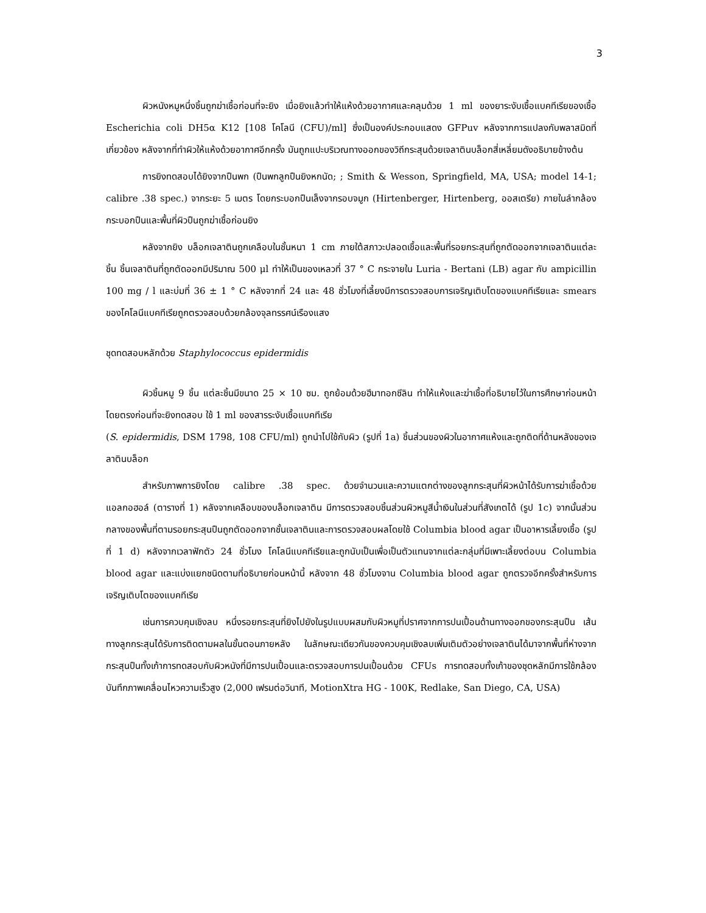3
ผิวหนังหมูหนึ่งชิ้นถูกฆ่าเชื้อก่อนที่จะยิง เมื่อยิงแล้วทำให้แห้งด้วยอากาศและคลุมด้วย 1 ml ของยาระงับเชื้อแบคทีเรียของเชื้อ Escherichia coli DH5α K12 [108 โคโลนี (CFU)/ml] ซึ่งเป็นองค์ประกอบแสดง GFPuv หลังจากการแปลงกับพลาสมิดที่เกี่ยวข้อง หลังจากที่ทำผิวให้แห้งด้วยอากาศอีกครั้ง มันถูกแปะบริเวณทางออกของวิถีกระสุนด้วยเจลาตินบล็อกสี่เหลี่ยมดังอธิบายข้างต้น
การยิงทดสอบได้ยิงจากปืนพก (ปืนพกลูกปืนยิงหกนัด; ; Smith & Wesson, Springfield, MA, USA; model 14-1; calibre .38 spec.) จากระยะ 5 เมตร โดยกระบอกปืนเล็งจากรอบจมูก (Hirtenberger, Hirtenberg, ออสเตรีย) ภายในลำกล้อง กระบอกปืนและพื้นที่ผิวปืนถูกฆ่าเชื้อก่อนยิง
หลังจากยิง บล็อกเจลาตินถูกเคลือบในชั้นหนา 1 cm ภายใต้สภาวะปลอดเชื้อและพื้นที่รอยกระสุนที่ถูกตัดออกจากเจลาตินแต่ละชิ้น ชิ้นเจลาตินที่ถูกตัดออกมีปริมาณ 500 μl ทำให้เป็นของเหลวที่ 37 ° C กระจายใน Luria - Bertani (LB) agar กับ ampicillin 100 mg / l และบ่มที่ 36 ± 1 ° C หลังจากที่ 24 และ 48 ชั่วโมงที่เลี้ยงมีการตรวจสอบการเจริญเติบโตของแบคทีเรียและ smears ของโคโลนีแบคทีเรียถูกตรวจสอบด้วยกล้องจุลทรรศน์เรืองแสง
ชุดทดสอบหลักด้วย Staphylococcus epidermidis
ผิวชิ้นหมู 9 ชิ้น แต่ละชิ้นมีขนาด 25 × 10 ซม. ถูกย้อมด้วยฮีมาทอกซีลิน ทำให้แห้งและฆ่าเชื้อที่อธิบายไว้ในการศึกษาก่อนหน้า โดยตรงก่อนที่จะยิงทดสอบ ใช้ 1 ml ของสารระงับเชื้อแบคทีเรีย
(S. epidermidis, DSM 1798, 108 CFU/ml) ถูกนำไปใช้กับผิว (รูปที่ 1a) ชิ้นส่วนของผิวในอากาศแห้งและถูกติดที่ด้านหลังของเจลาตินบล็อก
สำหรับภาพการยิงโดย calibre .38 spec. ด้วยจำนวนและความแตกต่างของลูกกระสุนที่ผิวหน้าได้รับการฆ่าเชื้อด้วยแอลกอฮอล์ (ตารางที่ 1) หลังจากเคลือบของบล็อกเจลาติน มีการตรวจสอบชิ้นส่วนผิวหมูสีน้ำเงินในส่วนที่สังเกตได้ (รูป 1c) จากนั้นส่วนกลางของพื้นที่ตามรอยกระสุนปืนถูกตัดออกจากชั้นเจลาตินและการตรวจสอบผลโดยใช้ Columbia blood agar เป็นอาหารเลี้ยงเชื้อ (รูปที่ 1 d) หลังจากเวลาฟักตัว 24 ชั่วโมง โคโลนีแบคทีเรียและถูกนับเป็นเพื่อเป็นตัวแทนจากแต่ละกลุ่มที่มีเพาะเลี้ยงต่อบน Columbia blood agar และแบ่งแยกชนิดตามที่อธิบายก่อนหน้านี้ หลังจาก 48 ชั่วโมงจาน Columbia blood agar ถูกตรวจอีกครั้งสำหรับการเจริญเติบโตของแบคทีเรีย
เช่นการควบคุมเชิงลบ หนึ่งรอยกระสุนที่ยิงไปยังในรูปแบบผสมกับผิวหมูที่ปราศจากการปนเปื้อนด้านทางออกของกระสุนปืน เส้นทางลูกกระสุนได้รับการติดตามผลในขั้นตอนภายหลัง ในลักษณะเดียวกันของควบคุมเชิงลบเพิ่มเติมตัวอย่างเจลาตินได้มาจากพื้นที่ห่างจากกระสุนปืนทั้งเก้าการทดสอบกับผิวหนังที่มีการปนเปื้อนและตรวจสอบการปนเปื้อนด้วย CFUs การทดสอบทั้งเก้าของชุดหลักมีการใช้กล้องบันทึกภาพเคลื่อนไหวความเร็วสูง (2,000 เฟรมต่อวินาที, MotionXtra HG - 100K, Redlake, San Diego, CA, USA)